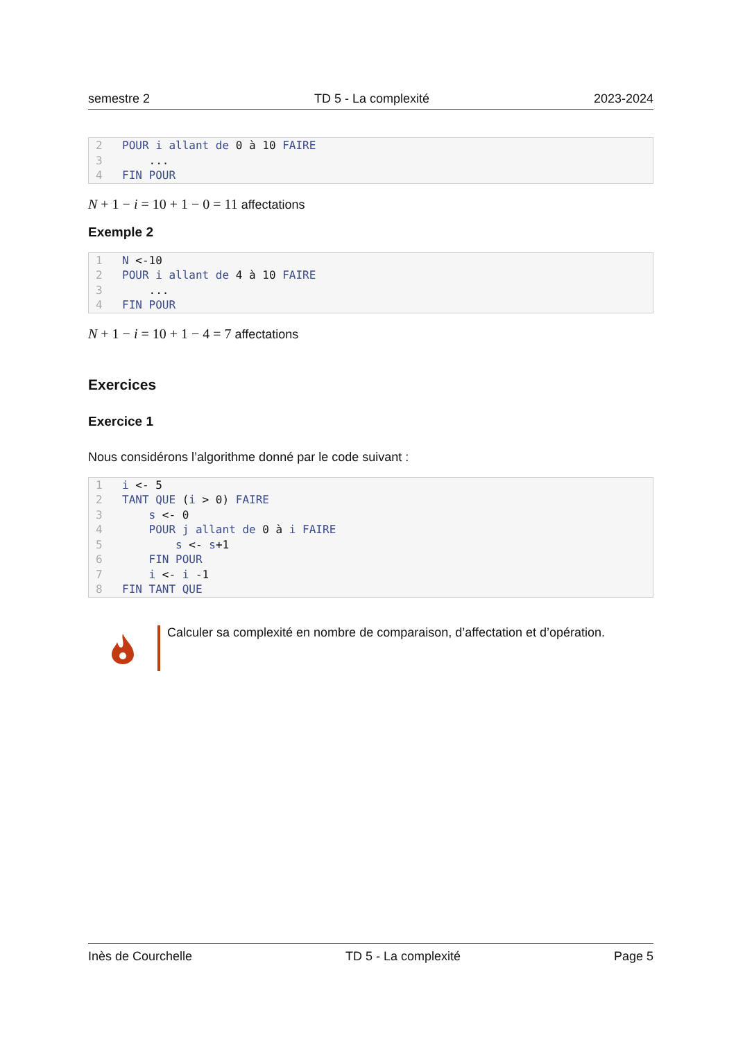semestre 2 TD 5 - La complexité 2023-2024
2 POUR i allant de 0 à 10 FAIRE
3    ...
4 FIN POUR
N + 1 − i = 10 + 1 − 0 = 11 affectations
Exemple 2
1 N <-10
2 POUR i allant de 4 à 10 FAIRE
3    ...
4 FIN POUR
N + 1 − i = 10 + 1 − 4 = 7 affectations
Exercices
Exercice 1
Nous considérons l’algorithme donné par le code suivant :
1 i <- 5
2 TANT QUE (i > 0) FAIRE
3    s <- 0
4    POUR j allant de 0 à i FAIRE
5        s <- s+1
6    FIN POUR
7    i <- i -1
8 FIN TANT QUE
Calculer sa complexité en nombre de comparaison, d’affectation et d’opération.
Inès de Courchelle TD 5 - La complexité Page 5